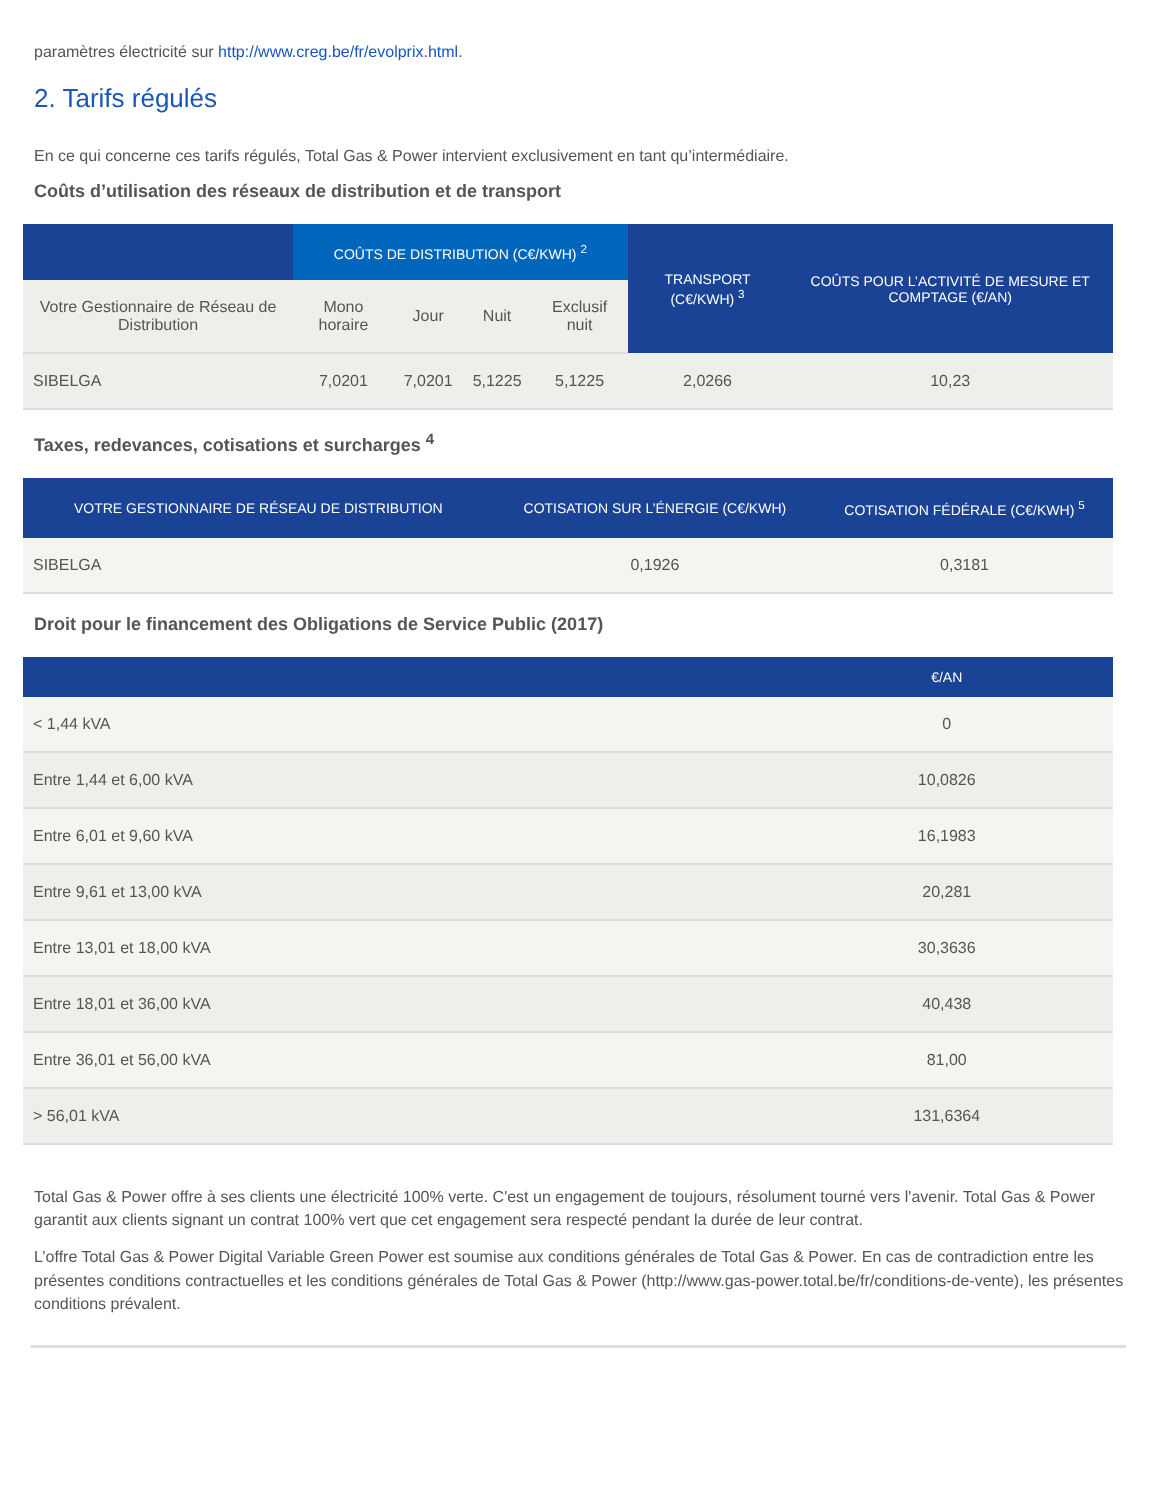paramètres électricité sur http://www.creg.be/fr/evolprix.html.
2. Tarifs régulés
En ce qui concerne ces tarifs régulés, Total Gas & Power intervient exclusivement en tant qu’intermédiaire.
Coûts d’utilisation des réseaux de distribution et de transport
| | COÛTS DE DISTRIBUTION (C€/KWH) <sup>2</sup> | | | | TRANSPORT (C€/KWH) <sup>3</sup> | COÛTS POUR L’ACTIVITÉ DE MESURE ET COMPTAGE (€/AN) |
| --- | --- | --- | --- | --- | --- | --- |
| Votre Gestionnaire de Réseau de Distribution | Mono horaire | Jour | Nuit | Exclusif nuit | | |
| SIBELGA | 7,0201 | 7,0201 | 5,1225 | 5,1225 | 2,0266 | 10,23 |
Taxes, redevances, cotisations et surcharges <sup>4</sup>
| VOTRE GESTIONNAIRE DE RÉSEAU DE DISTRIBUTION | COTISATION SUR L’ÉNERGIE (C€/KWH) | COTISATION FÉDÉRALE (C€/KWH) <sup>5</sup> |
| --- | --- | --- |
| SIBELGA | 0,1926 | 0,3181 |
Droit pour le financement des Obligations de Service Public (2017)
| | €/AN |
| --- | --- |
| < 1,44 kVA | 0 |
| Entre 1,44 et 6,00 kVA | 10,0826 |
| Entre 6,01 et 9,60 kVA | 16,1983 |
| Entre 9,61 et 13,00 kVA | 20,281 |
| Entre 13,01 et 18,00 kVA | 30,3636 |
| Entre 18,01 et 36,00 kVA | 40,438 |
| Entre 36,01 et 56,00 kVA | 81,00 |
| > 56,01 kVA | 131,6364 |
Total Gas & Power offre à ses clients une électricité 100% verte. C'est un engagement de toujours, résolument tourné vers l'avenir. Total Gas & Power garantit aux clients signant un contrat 100% vert que cet engagement sera respecté pendant la durée de leur contrat.
L’offre Total Gas & Power Digital Variable Green Power est soumise aux conditions générales de Total Gas & Power. En cas de contradiction entre les présentes conditions contractuelles et les conditions générales de Total Gas & Power (http://www.gas-power.total.be/fr/conditions-de-vente), les présentes conditions prévalent.